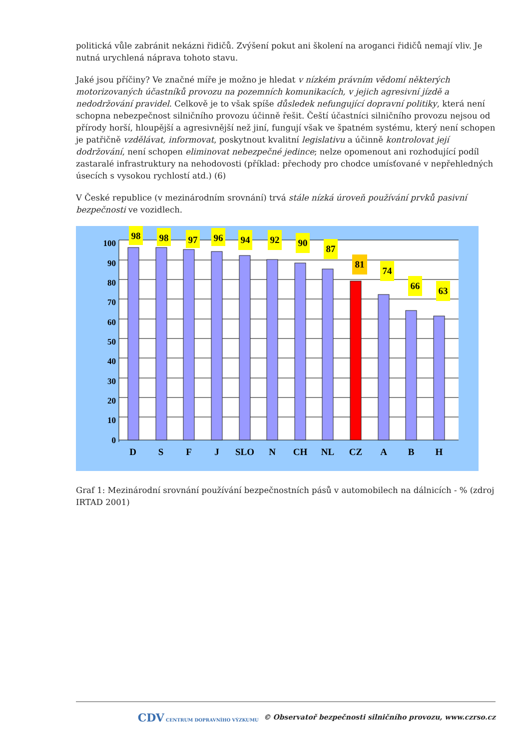politická vůle zabránit nekázni řidičů. Zvýšení pokut ani školení na aroganci řidičů nemají vliv. Je nutná urychlená náprava tohoto stavu.
Jaké jsou příčiny? Ve značné míře je možno je hledat v nízkém právním vědomí některých motorizovaných účastníků provozu na pozemních komunikacích, v jejich agresivní jízdě a nedodržování pravidel. Celkově je to však spíše důsledek nefungující dopravní politiky, která není schopna nebezpečnost silničního provozu účinně řešit. Čeští účastníci silničního provozu nejsou od přírody horší, hloupější a agresivnější než jiní, fungují však ve špatném systému, který není schopen je patřičně vzdělávat, informovat, poskytnout kvalitní legislativu a účinně kontrolovat její dodržování, není schopen eliminovat nebezpečné jedince; nelze opomenout ani rozhodující podíl zastaralé infrastruktury na nehodovosti (příklad: přechody pro chodce umísťované v nepřehledných úsecích s vysokou rychlostí atd.) (6)
V České republice (v mezinárodním srovnání) trvá stále nízká úroveň používání prvků pasivní bezpečnosti ve vozidlech.
100
90
80
70
60
50
40
30
20
10
0
98
98
97
96
94
92
90
87
81
74
66
63
D
S
F
J
SLO
N
CH
NL
CZ
A
B
H
Graf 1: Mezinárodní srovnání používání bezpečnostních pásů v automobilech na dálnicích - % (zdroj IRTAD 2001)
CDV CENTRUM DOPRAVNÍHO VÝZKUMU © Observatoř bezpečnosti silničního provozu, www.czrso.cz